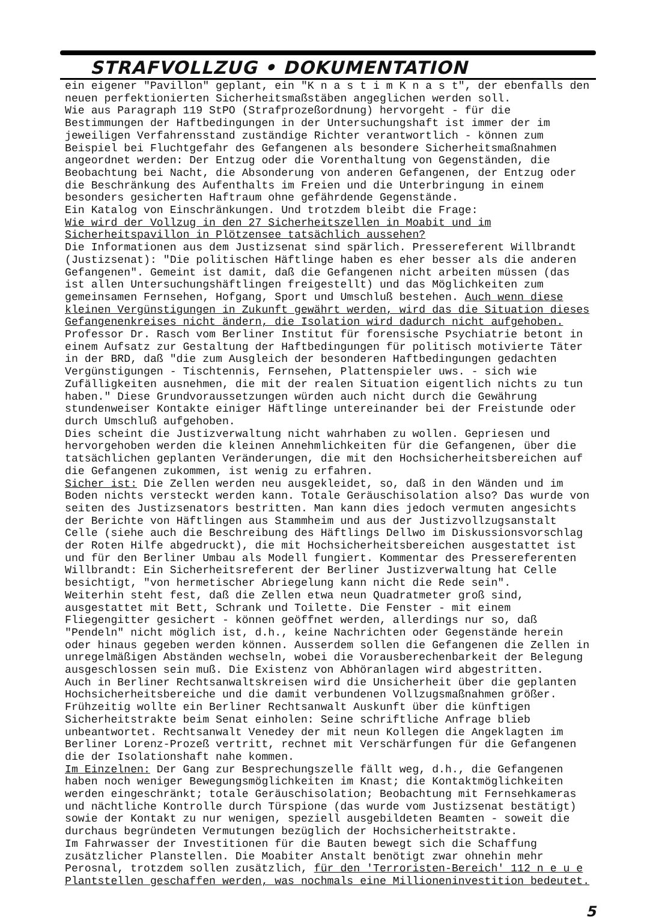STRAFVOLLZUG • DOKUMENTATION
ein eigener "Pavillon" geplant, ein "K n a s t i m K n a s t", der ebenfalls den neuen perfektionierten Sicherheitsmaßstäben angeglichen werden soll.
Wie aus Paragraph 119 StPO (Strafprozeßordnung) hervorgeht - für die Bestimmungen der Haftbedingungen in der Untersuchungshaft ist immer der im jeweiligen Verfahrensstand zuständige Richter verantwortlich - können zum Beispiel bei Fluchtgefahr des Gefangenen als besondere Sicherheitsmaßnahmen angeordnet werden: Der Entzug oder die Vorenthaltung von Gegenständen, die Beobachtung bei Nacht, die Absonderung von anderen Gefangenen, der Entzug oder die Beschränkung des Aufenthalts im Freien und die Unterbringung in einem besonders gesicherten Haftraum ohne gefährdende Gegenstände.
Ein Katalog von Einschränkungen. Und trotzdem bleibt die Frage:
Wie wird der Vollzug in den 27 Sicherheitszellen in Moabit und im Sicherheitspavillon in Plötzensee tatsächlich aussehen?
Die Informationen aus dem Justizsenat sind spärlich. Pressereferent Willbrandt (Justizsenat): "Die politischen Häftlinge haben es eher besser als die anderen Gefangenen". Gemeint ist damit, daß die Gefangenen nicht arbeiten müssen (das ist allen Untersuchungshäftlingen freigestellt) und das Möglichkeiten zum gemeinsamen Fernsehen, Hofgang, Sport und Umschluß bestehen. Auch wenn diese kleinen Vergünstigungen in Zukunft gewährt werden, wird das die Situation dieses Gefangenenkreises nicht ändern, die Isolation wird dadurch nicht aufgehoben.
Professor Dr. Rasch vom Berliner Institut für forensische Psychiatrie betont in einem Aufsatz zur Gestaltung der Haftbedingungen für politisch motivierte Täter in der BRD, daß "die zum Ausgleich der besonderen Haftbedingungen gedachten Vergünstigungen - Tischtennis, Fernsehen, Plattenspieler uws. - sich wie Zufälligkeiten ausnehmen, die mit der realen Situation eigentlich nichts zu tun haben." Diese Grundvoraussetzungen würden auch nicht durch die Gewährung stundenweiser Kontakte einiger Häftlinge untereinander bei der Freistunde oder durch Umschluß aufgehoben.
Dies scheint die Justizverwaltung nicht wahrhaben zu wollen. Gepriesen und hervorgehoben werden die kleinen Annehmlichkeiten für die Gefangenen, über die tatsächlichen geplanten Veränderungen, die mit den Hochsicherheitsbereichen auf die Gefangenen zukommen, ist wenig zu erfahren.
Sicher ist: Die Zellen werden neu ausgekleidet, so, daß in den Wänden und im Boden nichts versteckt werden kann. Totale Geräuschisolation also? Das wurde von seiten des Justizsenators bestritten. Man kann dies jedoch vermuten angesichts der Berichte von Häftlingen aus Stammheim und aus der Justizvollzugsanstalt Celle (siehe auch die Beschreibung des Häftlings Dellwo im Diskussionsvorschlag der Roten Hilfe abgedruckt), die mit Hochsicherheitsbereichen ausgestattet ist und für den Berliner Umbau als Modell fungiert. Kommentar des Pressereferenten Willbrandt: Ein Sicherheitsreferent der Berliner Justizverwaltung hat Celle besichtigt, "von hermetischer Abriegelung kann nicht die Rede sein".
Weiterhin steht fest, daß die Zellen etwa neun Quadratmeter groß sind, ausgestattet mit Bett, Schrank und Toilette. Die Fenster - mit einem Fliegengitter gesichert - können geöffnet werden, allerdings nur so, daß "Pendeln" nicht möglich ist, d.h., keine Nachrichten oder Gegenstände herein oder hinaus gegeben werden können. Ausserdem sollen die Gefangenen die Zellen in unregelmäßigen Abständen wechseln, wobei die Vorausberechenbarkeit der Belegung ausgeschlossen sein muß. Die Existenz von Abhöranlagen wird abgestritten.
Auch in Berliner Rechtsanwaltskreisen wird die Unsicherheit über die geplanten Hochsicherheitsbereiche und die damit verbundenen Vollzugsmaßnahmen größer. Frühzeitig wollte ein Berliner Rechtsanwalt Auskunft über die künftigen Sicherheitstrakte beim Senat einholen: Seine schriftliche Anfrage blieb unbeantwortet. Rechtsanwalt Venedey der mit neun Kollegen die Angeklagten im Berliner Lorenz-Prozeß vertritt, rechnet mit Verschärfungen für die Gefangenen die der Isolationshaft nahe kommen.
Im Einzelnen: Der Gang zur Besprechungszelle fällt weg, d.h., die Gefangenen haben noch weniger Bewegungsmöglichkeiten im Knast; die Kontaktmöglichkeiten werden eingeschränkt; totale Geräuschisolation; Beobachtung mit Fernsehkameras und nächtliche Kontrolle durch Türspione (das wurde vom Justizsenat bestätigt) sowie der Kontakt zu nur wenigen, speziell ausgebildeten Beamten - soweit die durchaus begründeten Vermutungen bezüglich der Hochsicherheitstrakte.
Im Fahrwasser der Investitionen für die Bauten bewegt sich die Schaffung zusätzlicher Planstellen. Die Moabiter Anstalt benötigt zwar ohnehin mehr Perosnal, trotzdem sollen zusätzlich, für den 'Terroristen-Bereich' 112 n e u e Plantstellen geschaffen werden, was nochmals eine Millioneninvestition bedeutet.
5